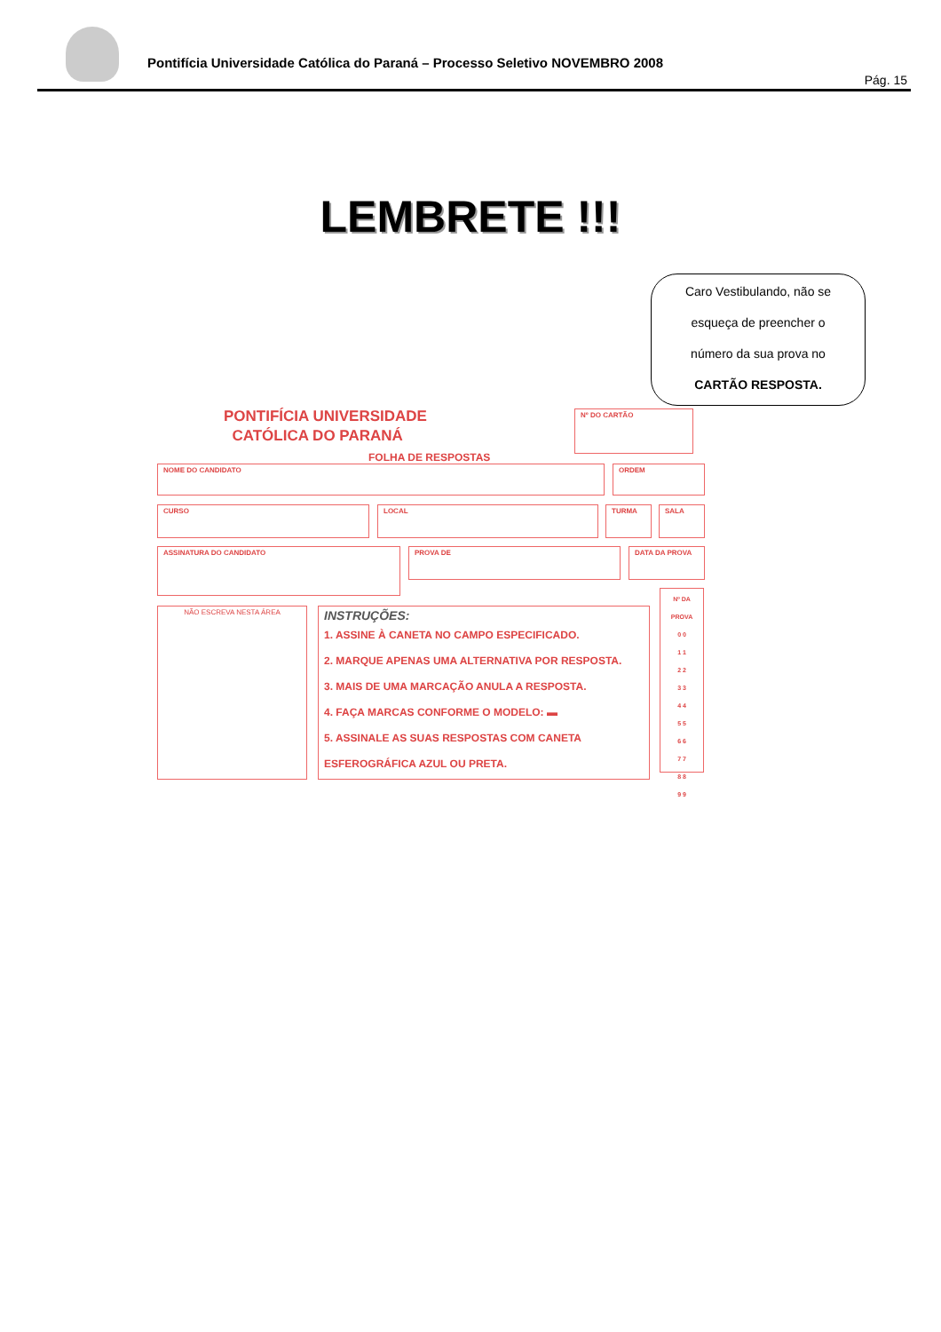Pontifícia Universidade Católica do Paraná – Processo Seletivo NOVEMBRO 2008
Pág. 15
LEMBRETE !!!
Caro Vestibulando, não se
esqueça de preencher o
número da sua prova no
CARTÃO RESPOSTA.
PONTIFÍCIA UNIVERSIDADE
CATÓLICA DO PARANÁ
Nº DO CARTÃO
FOLHA DE RESPOSTAS
NOME DO CANDIDATO ORDEM
CURSO LOCAL TURMA SALA
ASSINATURA DO CANDIDATO PROVA DE DATA DA PROVA
NÃO ESCREVA NESTA ÁREA
INSTRUÇÕES:
1. ASSINE À CANETA NO CAMPO ESPECIFICADO.
2. MARQUE APENAS UMA ALTERNATIVA POR RESPOSTA.
3. MAIS DE UMA MARCAÇÃO ANULA A RESPOSTA.
4. FAÇA MARCAS CONFORME O MODELO: ▬
5. ASSINALE AS SUAS RESPOSTAS COM CANETA ESFEROGRÁFICA AZUL OU PRETA.
Nº DA PROVA
0 0
1 1
2 2
3 3
4 4
5 5
6 6
7 7
8 8
9 9